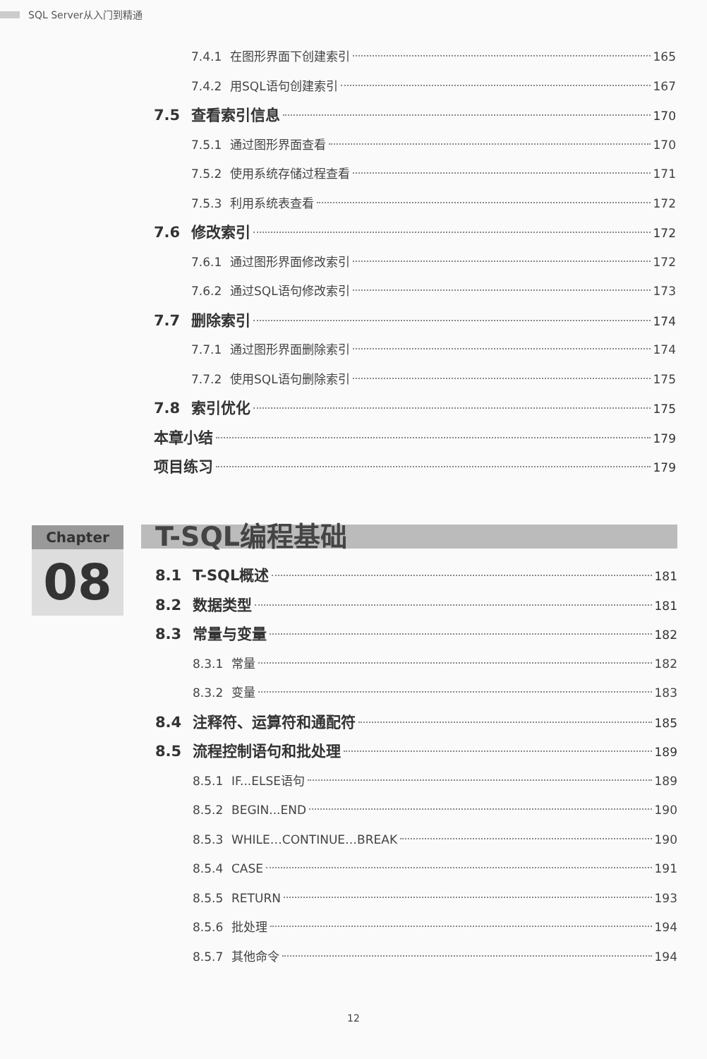SQL Server从入门到精通
7.4.1 在图形界面下创建索引 165
7.4.2 用SQL语句创建索引 167
7.5 查看索引信息 170
7.5.1 通过图形界面查看 170
7.5.2 使用系统存储过程查看 171
7.5.3 利用系统表查看 172
7.6 修改索引 172
7.6.1 通过图形界面修改索引 172
7.6.2 通过SQL语句修改索引 173
7.7 删除索引 174
7.7.1 通过图形界面删除索引 174
7.7.2 使用SQL语句删除索引 175
7.8 索引优化 175
本章小结 179
项目练习 179
Chapter
08
T-SQL编程基础
8.1 T-SQL概述 181
8.2 数据类型 181
8.3 常量与变量 182
8.3.1 常量 182
8.3.2 变量 183
8.4 注释符、运算符和通配符 185
8.5 流程控制语句和批处理 189
8.5.1 IF...ELSE语句 189
8.5.2 BEGIN...END 190
8.5.3 WHILE…CONTINUE…BREAK 190
8.5.4 CASE 191
8.5.5 RETURN 193
8.5.6 批处理 194
8.5.7 其他命令 194
12